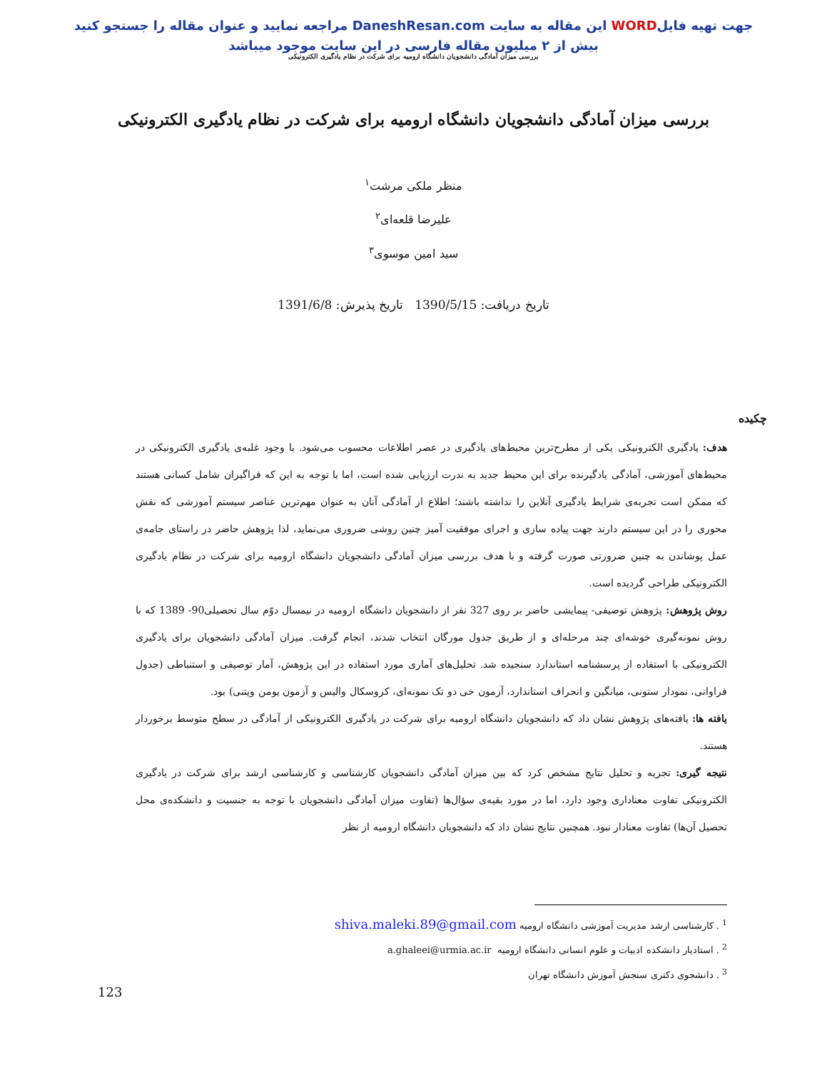جهت تهیه فایلWORD این مقاله به سایت DaneshResan.com مراجعه نمایید و عنوان مقاله را جستجو کنید
بیش از ۲ میلیون مقاله فارسی در این سایت موجود میباشد
بررسی میزان آمادگی دانشجویان دانشگاه ارومیه برای شرکت در نظام یادگیری الکترونیکی
بررسی میزان آمادگی دانشجویان دانشگاه ارومیه برای شرکت در نظام یادگیری الکترونیکی
منظر ملکی مرشت<sup>۱</sup>
علیرضا قلعه‌ای<sup>۲</sup>
سید امین موسوی<sup>۳</sup>
تاریخ دریافت: 1390/5/15 تاریخ پذیرش: 1391/6/8
چکیده
هدف: یادگیری الکترونیکی یکی از مطرح‌ترین محیط‌های یادگیری در عصر اطلاعات محسوب می‌شود. با وجود غلبه‌ی یادگیری الکترونیکی در محیط‌های آموزشی، آمادگی یادگیرنده برای این محیط جدید به ندرت ارزیابی شده است، اما با توجه به این که فراگیران شامل کسانی هستند که ممکن است تجربه‌ی شرایط یادگیری آنلاین را نداشته باشند؛ اطلاع از آمادگی آنان به عنوان مهم‌ترین عناصر سیستم آموزشی که نقش محوری را در این سیستم دارند جهت پیاده سازی و اجرای موفقیت آمیز چنین روشی ضروری می‌نماید، لذا پژوهش حاضر در راستای جامه‌ی عمل پوشاندن به چنین ضرورتی صورت گرفته و با هدف بررسی میزان آمادگی دانشجویان دانشگاه ارومیه برای شرکت در نظام یادگیری الکترونیکی طراحی گردیده است.
روش پژوهش: پژوهش توصیفی- پیمایشی حاضر بر روی 327 نفر از دانشجویان دانشگاه ارومیه در نیمسال دوّم سال تحصیلی90- 1389 که با روش نمونه‌گیری خوشه‌ای چند مرحله‌ای و از طریق جدول مورگان انتخاب شدند، انجام گرفت. میزان آمادگی دانشجویان برای یادگیری الکترونیکی با استفاده از پرسشنامه استاندارد سنجیده شد. تحلیل‌های آماری مورد استفاده در این پژوهش، آمار توصیفی و استنباطی (جدول فراوانی، نمودار ستونی، میانگین و انحراف استاندارد، آزمون خی دو تک نمونه‌ای، کروسکال والیس و آزمون یومن ویتنی) بود.
یافته ها: یافته‌های پژوهش نشان داد که دانشجویان دانشگاه ارومیه برای شرکت در یادگیری الکترونیکی از آمادگی در سطح متوسط برخوردار هستند.
نتیجه گیری: تجزیه و تحلیل نتایج مشخص کرد که بین میزان آمادگی دانشجویان کارشناسی و کارشناسی ارشد برای شرکت در یادگیری الکترونیکی تفاوت معناداری وجود دارد، اما در مورد بقیه‌ی سؤال‌ها (تفاوت میزان آمادگی دانشجویان با توجه به جنسیت و دانشکده‌ی محل تحصیل آن‌ها) تفاوت معنادار نبود. همچنین نتایج نشان داد که دانشجویان دانشگاه ارومیه از نظر
<sup>1</sup> . کارشناسی ارشد مدیریت آموزشی دانشگاه ارومیه shiva.maleki.89@gmail.com
<sup>2</sup> . استادیار دانشکده ادبیات و علوم انسانی دانشگاه ارومیه a.ghaleei@urmia.ac.ir
<sup>3</sup> . دانشجوی دکتری سنجش آموزش دانشگاه تهران
123